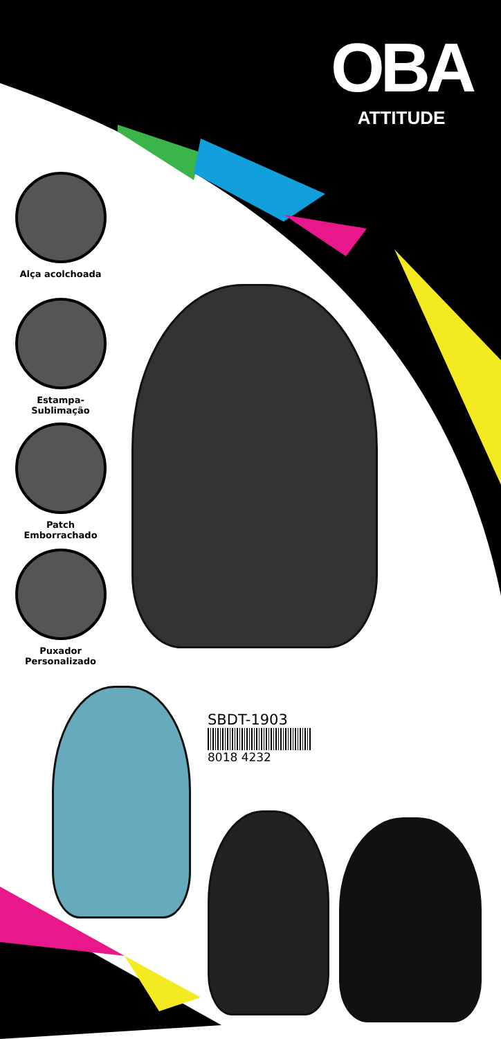OBA
ATTITUDE
Alça acolchoada
Estampa-Sublimação
Patch
Emborrachado
Puxador
Personalizado
SBDT-1903
8018 4232